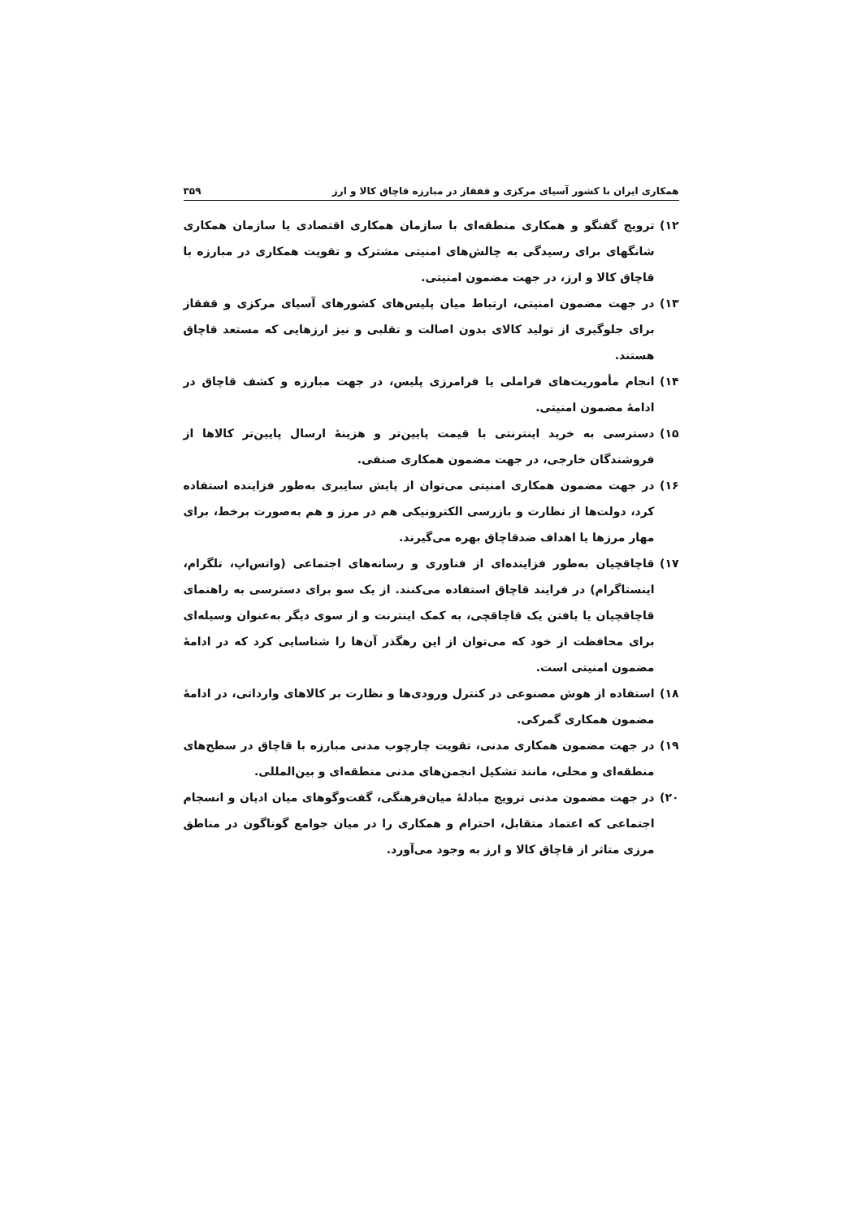همکاری ایران با کشور آسیای مرکزی و قفقاز در مبارزه قاچاق کالا و ارز ۳۵۹
۱۲) ترویج گفتگو و همکاری منطقه‌ای با سازمان همکاری اقتصادی یا سازمان همکاری شانگهای برای رسیدگی به چالش‌های امنیتی مشترک و تقویت همکاری در مبارزه با قاچاق کالا و ارز، در جهت مضمون امنیتی.
۱۳) در جهت مضمون امنیتی، ارتباط میان پلیس‌های کشورهای آسیای مرکزی و قفقاز برای جلوگیری از تولید کالای بدون اصالت و تقلبی و نیز ارزهایی که مستعد قاچاق هستند.
۱۴) انجام مأموریت‌های فراملی یا فرامرزی پلیس، در جهت مبارزه و کشف قاچاق در ادامۀ مضمون امنیتی.
۱۵) دسترسی به خرید اینترنتی با قیمت پایین‌تر و هزینۀ ارسال پایین‌تر کالاها از فروشندگان خارجی، در جهت مضمون همکاری صنفی.
۱۶) در جهت مضمون همکاری امنیتی می‌توان از پایش سایبری به‌طور فزاینده استفاده کرد، دولت‌ها از نظارت و بازرسی الکترونیکی هم در مرز و هم به‌صورت برخط، برای مهار مرزها یا اهداف ضدقاچاق بهره می‌گیرند.
۱۷) قاچاقچیان به‌طور فزاینده‌ای از فناوری و رسانه‌های اجتماعی (واتس‌اپ، تلگرام، اینستاگرام) در فرایند قاچاق استفاده می‌کنند. از یک سو برای دسترسی به راهنمای قاچاقچیان یا یافتن یک قاچاقچی، به کمک اینترنت و از سوی دیگر به‌عنوان وسیله‌ای برای محافظت از خود که می‌توان از این رهگذر آن‌ها را شناسایی کرد که در ادامۀ مضمون امنیتی است.
۱۸) استفاده از هوش مصنوعی در کنترل ورودی‌ها و نظارت بر کالاهای وارداتی، در ادامۀ مضمون همکاری گمرکی.
۱۹) در جهت مضمون همکاری مدنی، تقویت چارچوب مدنی مبارزه با قاچاق در سطح‌های منطقه‌ای و محلی، مانند تشکیل انجمن‌های مدنی منطقه‌ای و بین‌المللی.
۲۰) در جهت مضمون مدنی ترویج مبادلۀ میان‌فرهنگی، گفت‌وگوهای میان ادیان و انسجام اجتماعی که اعتماد متقابل، احترام و همکاری را در میان جوامع گوناگون در مناطق مرزی متاثر از قاچاق کالا و ارز به وجود می‌آورد.